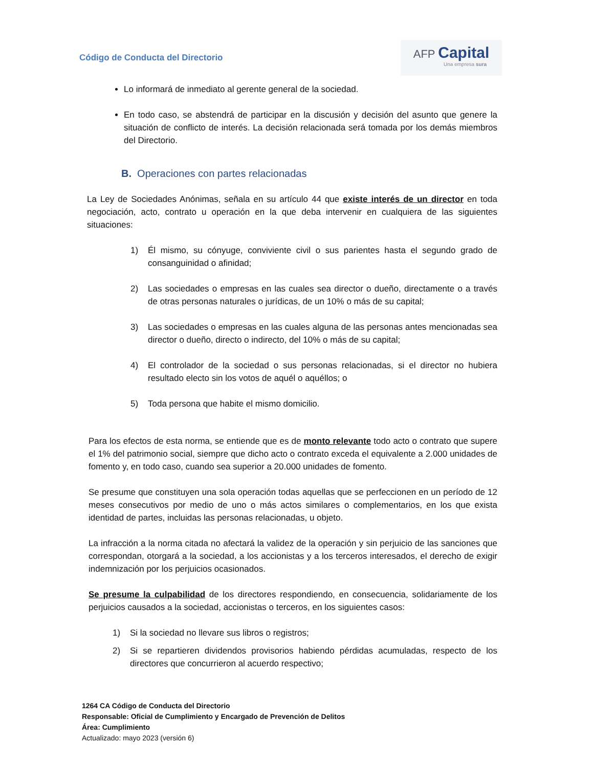Código de Conducta del Directorio
AFP Capital
Una empresa sura
Lo informará de inmediato al gerente general de la sociedad.
En todo caso, se abstendrá de participar en la discusión y decisión del asunto que genere la situación de conflicto de interés. La decisión relacionada será tomada por los demás miembros del Directorio.
B. Operaciones con partes relacionadas
La Ley de Sociedades Anónimas, señala en su artículo 44 que existe interés de un director en toda negociación, acto, contrato u operación en la que deba intervenir en cualquiera de las siguientes situaciones:
1) Él mismo, su cónyuge, conviviente civil o sus parientes hasta el segundo grado de consanguinidad o afinidad;
2) Las sociedades o empresas en las cuales sea director o dueño, directamente o a través de otras personas naturales o jurídicas, de un 10% o más de su capital;
3) Las sociedades o empresas en las cuales alguna de las personas antes mencionadas sea director o dueño, directo o indirecto, del 10% o más de su capital;
4) El controlador de la sociedad o sus personas relacionadas, si el director no hubiera resultado electo sin los votos de aquél o aquéllos; o
5) Toda persona que habite el mismo domicilio.
Para los efectos de esta norma, se entiende que es de monto relevante todo acto o contrato que supere el 1% del patrimonio social, siempre que dicho acto o contrato exceda el equivalente a 2.000 unidades de fomento y, en todo caso, cuando sea superior a 20.000 unidades de fomento.
Se presume que constituyen una sola operación todas aquellas que se perfeccionen en un período de 12 meses consecutivos por medio de uno o más actos similares o complementarios, en los que exista identidad de partes, incluidas las personas relacionadas, u objeto.
La infracción a la norma citada no afectará la validez de la operación y sin perjuicio de las sanciones que correspondan, otorgará a la sociedad, a los accionistas y a los terceros interesados, el derecho de exigir indemnización por los perjuicios ocasionados.
Se presume la culpabilidad de los directores respondiendo, en consecuencia, solidariamente de los perjuicios causados a la sociedad, accionistas o terceros, en los siguientes casos:
1) Si la sociedad no llevare sus libros o registros;
2) Si se repartieren dividendos provisorios habiendo pérdidas acumuladas, respecto de los directores que concurrieron al acuerdo respectivo;
1264 CA Código de Conducta del Directorio
Responsable: Oficial de Cumplimiento y Encargado de Prevención de Delitos
Área: Cumplimiento
Actualizado: mayo 2023 (versión 6)